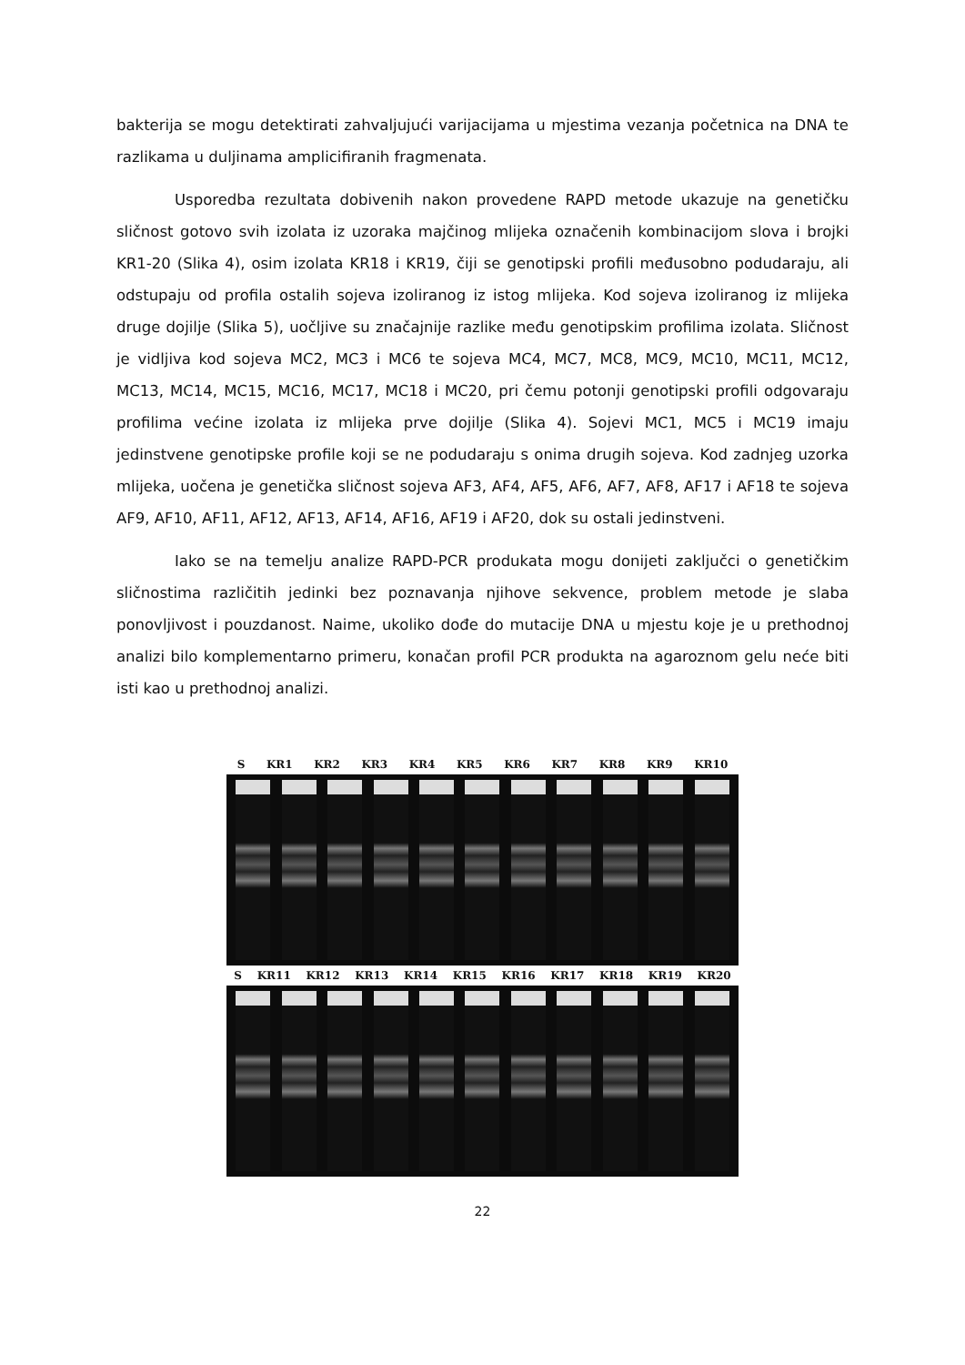bakterija se mogu detektirati zahvaljujući varijacijama u mjestima vezanja početnica na DNA te razlikama u duljinama amplicifiranih fragmenata.
Usporedba rezultata dobivenih nakon provedene RAPD metode ukazuje na genetičku sličnost gotovo svih izolata iz uzoraka majčinog mlijeka označenih kombinacijom slova i brojki KR1-20 (Slika 4), osim izolata KR18 i KR19, čiji se genotipski profili međusobno podudaraju, ali odstupaju od profila ostalih sojeva izoliranog iz istog mlijeka. Kod sojeva izoliranog iz mlijeka druge dojilje (Slika 5), uočljive su značajnije razlike među genotipskim profilima izolata. Sličnost je vidljiva kod sojeva MC2, MC3 i MC6 te sojeva MC4, MC7, MC8, MC9, MC10, MC11, MC12, MC13, MC14, MC15, MC16, MC17, MC18 i MC20, pri čemu potonji genotipski profili odgovaraju profilima većine izolata iz mlijeka prve dojilje (Slika 4). Sojevi MC1, MC5 i MC19 imaju jedinstvene genotipske profile koji se ne podudaraju s onima drugih sojeva. Kod zadnjeg uzorka mlijeka, uočena je genetička sličnost sojeva AF3, AF4, AF5, AF6, AF7, AF8, AF17 i AF18 te sojeva AF9, AF10, AF11, AF12, AF13, AF14, AF16, AF19 i AF20, dok su ostali jedinstveni.
Iako se na temelju analize RAPD-PCR produkata mogu donijeti zaključci o genetičkim sličnostima različitih jedinki bez poznavanja njihove sekvence, problem metode je slaba ponovljivost i pouzdanost. Naime, ukoliko dođe do mutacije DNA u mjestu koje je u prethodnoj analizi bilo komplementarno primeru, konačan profil PCR produkta na agaroznom gelu neće biti isti kao u prethodnoj analizi.
S KR1 KR2 KR3 KR4 KR5 KR6 KR7 KR8 KR9 KR10
S KR11 KR12 KR13 KR14 KR15 KR16 KR17 KR18 KR19 KR20
22